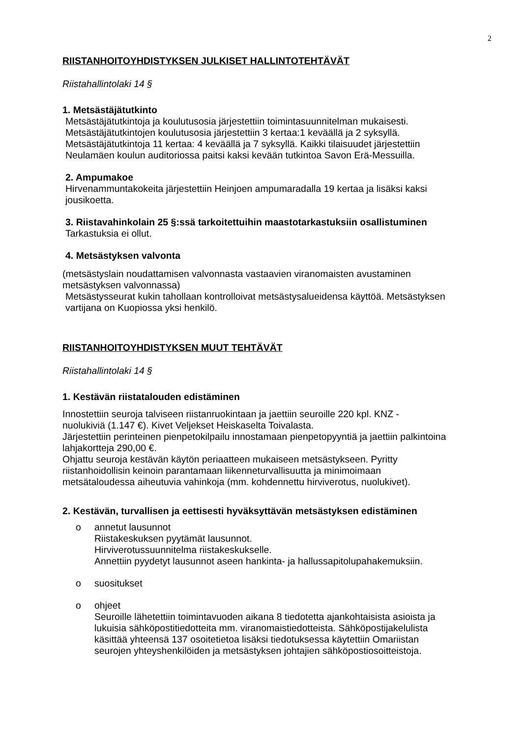2
RIISTANHOITOYHDISTYKSEN JULKISET HALLINTOTEHTÄVÄT
Riistahallintolaki 14 §
1. Metsästäjätutkinto
Metsästäjätutkintoja ja koulutusosia järjestettiin toimintasuunnitelman mukaisesti.
Metsästäjätutkintojen koulutusosia järjestettiin 3 kertaa:1 keväällä ja 2 syksyllä.
Metsästäjätutkintoja 11 kertaa: 4 keväällä ja 7 syksyllä. Kaikki tilaisuudet järjestettiin
Neulamäen koulun auditoriossa paitsi kaksi kevään tutkintoa Savon Erä-Messuilla.
2. Ampumakoe
Hirvenammuntakokeita järjestettiin Heinjoen ampumaradalla 19 kertaa ja lisäksi kaksi
jousikoetta.
3. Riistavahinkolain 25 §:ssä tarkoitettuihin maastotarkastuksiin osallistuminen
Tarkastuksia ei ollut.
4. Metsästyksen valvonta
(metsästyslain noudattamisen valvonnasta vastaavien viranomaisten avustaminen
metsästyksen valvonnassa)
Metsästysseurat kukin tahollaan kontrolloivat metsästysalueidensa käyttöä. Metsästyksen
vartijana on Kuopiossa yksi henkilö.
RIISTANHOITOYHDISTYKSEN MUUT TEHTÄVÄT
Riistahallintolaki 14 §
1. Kestävän riistatalouden edistäminen
Innostettiin seuroja talviseen riistanruokintaan ja jaettiin seuroille 220 kpl. KNZ -
nuolukiviä (1.147 €). Kivet Veljekset Heiskaselta Toivalasta.
Järjestettiin perinteinen pienpetokilpailu innostamaan pienpetopyyntiä ja jaettiin palkintoina
lahjakortteja 290,00 €.
Ohjattu seuroja kestävän käytön periaatteen mukaiseen metsästykseen. Pyritty
riistanhoidollisin keinoin parantamaan liikenneturvallisuutta ja minimoimaan
metsätaloudessa aiheutuvia vahinkoja (mm. kohdennettu hirviverotus, nuolukivet).
2. Kestävän, turvallisen ja eettisesti hyväksyttävän metsästyksen edistäminen
o annetut lausunnot
Riistakeskuksen pyytämät lausunnot.
Hirviverotussuunnitelma riistakeskukselle.
Annettiin pyydetyt lausunnot aseen hankinta- ja hallussapitolupahakemuksiin.
o suositukset
o ohjeet
Seuroille lähetettiin toimintavuoden aikana 8 tiedotetta ajankohtaisista asioista ja
lukuisia sähköpostitiedotteita mm. viranomaistiedotteista. Sähköpostijakelulista
käsittää yhteensä 137 osoitetietoa lisäksi tiedotuksessa käytettiin Omariistan
seurojen yhteyshenkilöiden ja metsästyksen johtajien sähköpostiosoitteistoja.